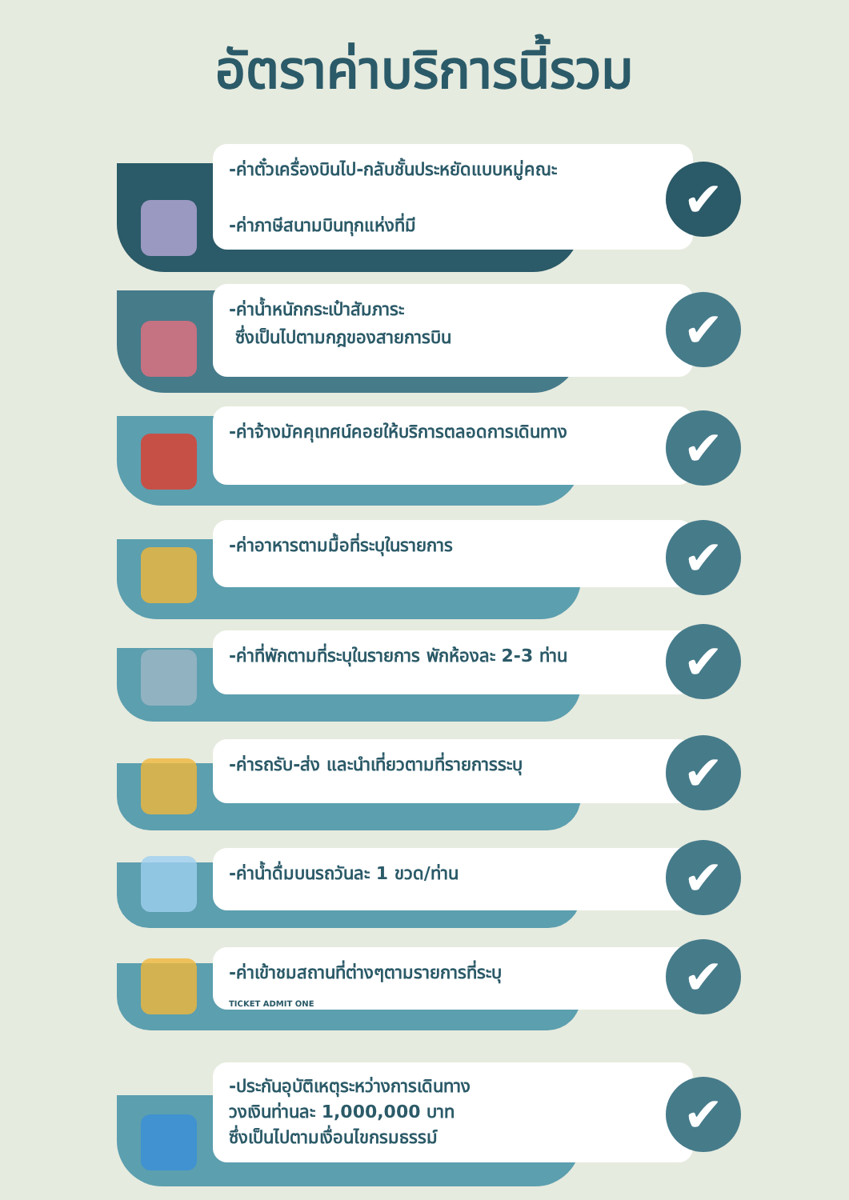อัตราค่าบริการนี้รวม
-ค่าตั๋วเครื่องบินไป-กลับชั้นประหยัดแบบหมู่คณะ
-ค่าภาษีสนามบินทุกแห่งที่มี
✔
-ค่าน้ำหนักกระเป๋าสัมภาระ
ซึ่งเป็นไปตามกฎของสายการบิน
✔
-ค่าจ้างมัคคุเทศน์คอยให้บริการตลอดการเดินทาง
✔
-ค่าอาหารตามมื้อที่ระบุในรายการ
✔
-ค่าที่พักตามที่ระบุในรายการ พักห้องละ 2-3 ท่าน
✔
-ค่ารถรับ-ส่ง และนำเที่ยวตามที่รายการระบุ
✔
-ค่าน้ำดื่มบนรถวันละ 1 ขวด/ท่าน
✔
-ค่าเข้าชมสถานที่ต่างๆตามรายการที่ระบุ
TICKET ADMIT ONE
✔
-ประกันอุบัติเหตุระหว่างการเดินทาง
วงเงินท่านละ 1,000,000 บาท
ซึ่งเป็นไปตามเงื่อนไขกรมธรรม์
✔